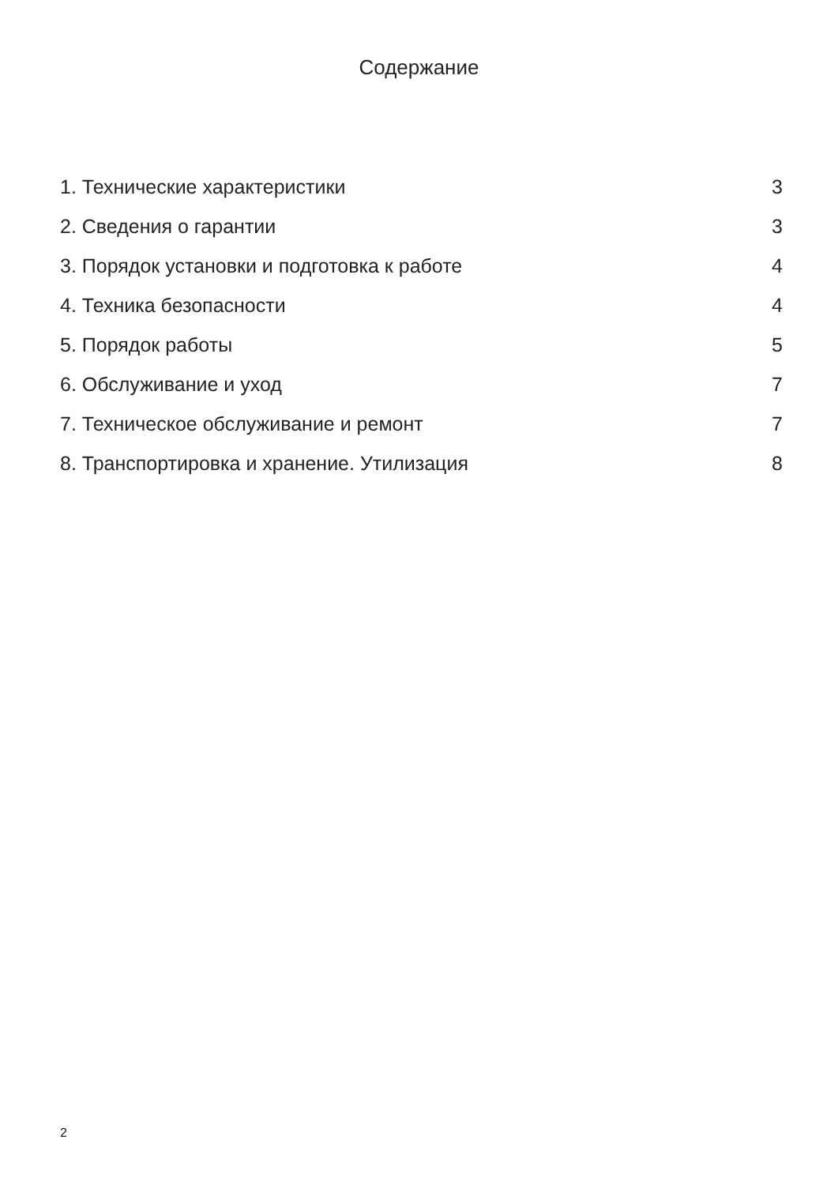Содержание
1. Технические характеристики 3
2. Сведения о гарантии 3
3. Порядок установки и подготовка к работе 4
4. Техника безопасности 4
5. Порядок работы 5
6. Обслуживание и уход 7
7. Техническое обслуживание и ремонт 7
8. Транспортировка и хранение. Утилизация 8
2